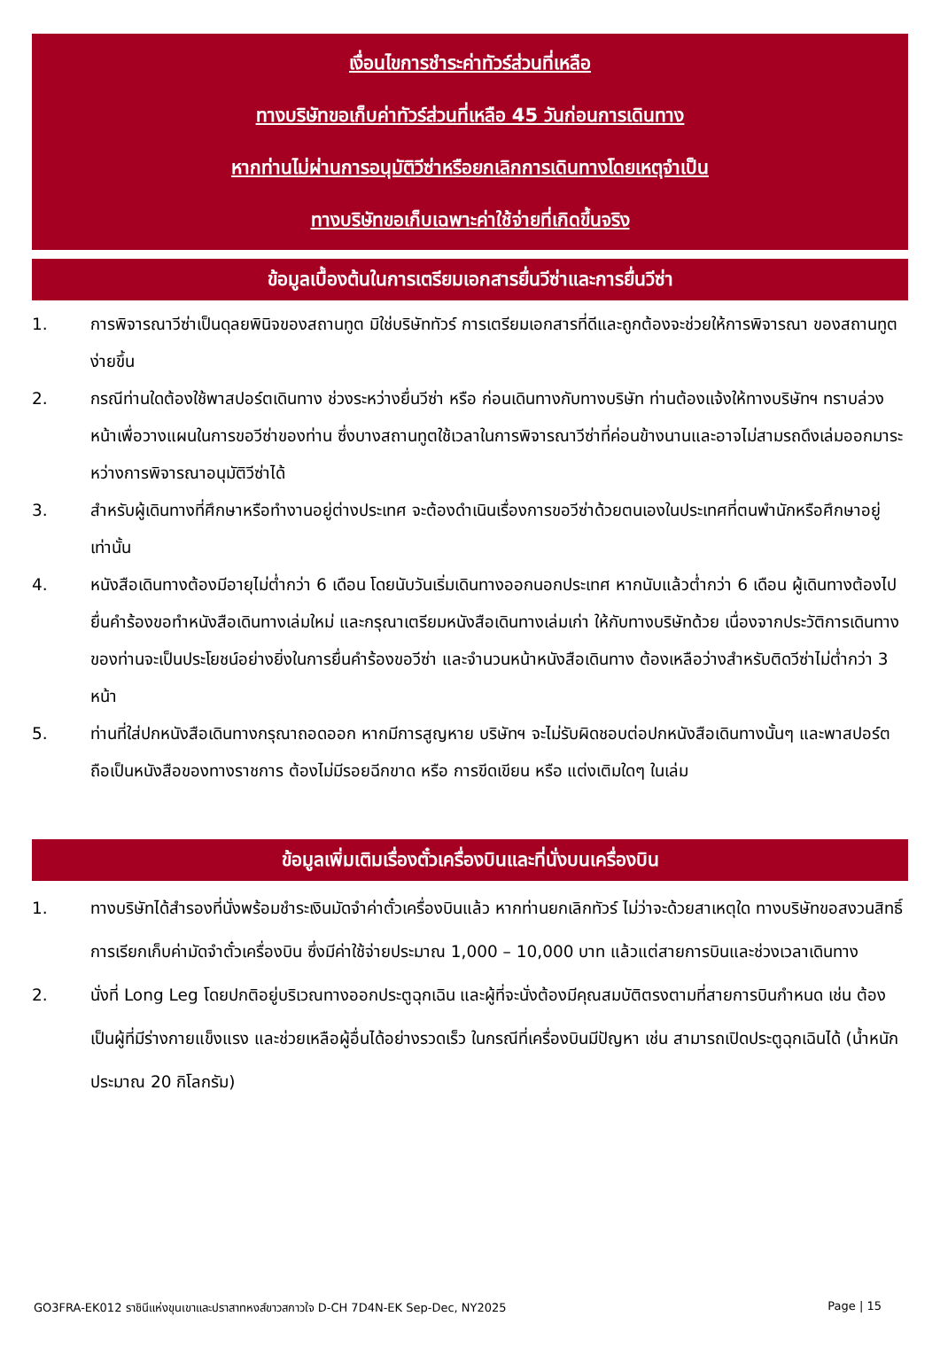เงื่อนไขการชำระค่าทัวร์ส่วนที่เหลือ
ทางบริษัทขอเก็บค่าทัวร์ส่วนที่เหลือ 45 วันก่อนการเดินทาง
หากท่านไม่ผ่านการอนุมัติวีซ่าหรือยกเลิกการเดินทางโดยเหตุจำเป็น
ทางบริษัทขอเก็บเฉพาะค่าใช้จ่ายที่เกิดขึ้นจริง
ข้อมูลเบื้องต้นในการเตรียมเอกสารยื่นวีซ่าและการยื่นวีซ่า
1. การพิจารณาวีซ่าเป็นดุลยพินิจของสถานทูต มิใช่บริษัททัวร์ การเตรียมเอกสารที่ดีและถูกต้องจะช่วยให้การพิจารณา ของสถานทูตง่ายขึ้น
2. กรณีท่านใดต้องใช้พาสปอร์ตเดินทาง ช่วงระหว่างยื่นวีซ่า หรือ ก่อนเดินทางกับทางบริษัท ท่านต้องแจ้งให้ทางบริษัทฯ ทราบล่วงหน้าเพื่อวางแผนในการขอวีซ่าของท่าน ซึ่งบางสถานทูตใช้เวลาในการพิจารณาวีซ่าที่ค่อนข้างนานและอาจไม่สามรถดึงเล่มออกมาระหว่างการพิจารณาอนุมัติวีซ่าได้
3. สำหรับผู้เดินทางที่ศึกษาหรือทำงานอยู่ต่างประเทศ จะต้องดำเนินเรื่องการขอวีซ่าด้วยตนเองในประเทศที่ตนพำนักหรือศึกษาอยู่เท่านั้น
4. หนังสือเดินทางต้องมีอายุไม่ต่ำกว่า 6 เดือน โดยนับวันเริ่มเดินทางออกนอกประเทศ หากนับแล้วต่ำกว่า 6 เดือน ผู้เดินทางต้องไปยื่นคำร้องขอทำหนังสือเดินทางเล่มใหม่ และกรุณาเตรียมหนังสือเดินทางเล่มเก่า ให้กับทางบริษัทด้วย เนื่องจากประวัติการเดินทางของท่านจะเป็นประโยชน์อย่างยิ่งในการยื่นคำร้องขอวีซ่า และจำนวนหน้าหนังสือเดินทาง ต้องเหลือว่างสำหรับติดวีซ่าไม่ต่ำกว่า 3 หน้า
5. ท่านที่ใส่ปกหนังสือเดินทางกรุณาถอดออก หากมีการสูญหาย บริษัทฯ จะไม่รับผิดชอบต่อปกหนังสือเดินทางนั้นๆ และพาสปอร์ต ถือเป็นหนังสือของทางราชการ ต้องไม่มีรอยฉีกขาด หรือ การขีดเขียน หรือ แต่งเติมใดๆ ในเล่ม
ข้อมูลเพิ่มเติมเรื่องตั๋วเครื่องบินและที่นั่งบนเครื่องบิน
1. ทางบริษัทได้สำรองที่นั่งพร้อมชำระเงินมัดจำค่าตั๋วเครื่องบินแล้ว หากท่านยกเลิกทัวร์ ไม่ว่าจะด้วยสาเหตุใด ทางบริษัทขอสงวนสิทธิ์การเรียกเก็บค่ามัดจำตั๋วเครื่องบิน ซึ่งมีค่าใช้จ่ายประมาณ 1,000 – 10,000 บาท แล้วแต่สายการบินและช่วงเวลาเดินทาง
2. นั่งที่ Long Leg โดยปกติอยู่บริเวณทางออกประตูฉุกเฉิน และผู้ที่จะนั่งต้องมีคุณสมบัติตรงตามที่สายการบินกำหนด เช่น ต้องเป็นผู้ที่มีร่างกายแข็งแรง และช่วยเหลือผู้อื่นได้อย่างรวดเร็ว ในกรณีที่เครื่องบินมีปัญหา เช่น สามารถเปิดประตูฉุกเฉินได้ (น้ำหนักประมาณ 20 กิโลกรัม)
GO3FRA-EK012 ราชินีแห่งขุนเขาและปราสาทหงส์ขาวสกาวใจ D-CH 7D4N-EK Sep-Dec, NY2025 Page | 15